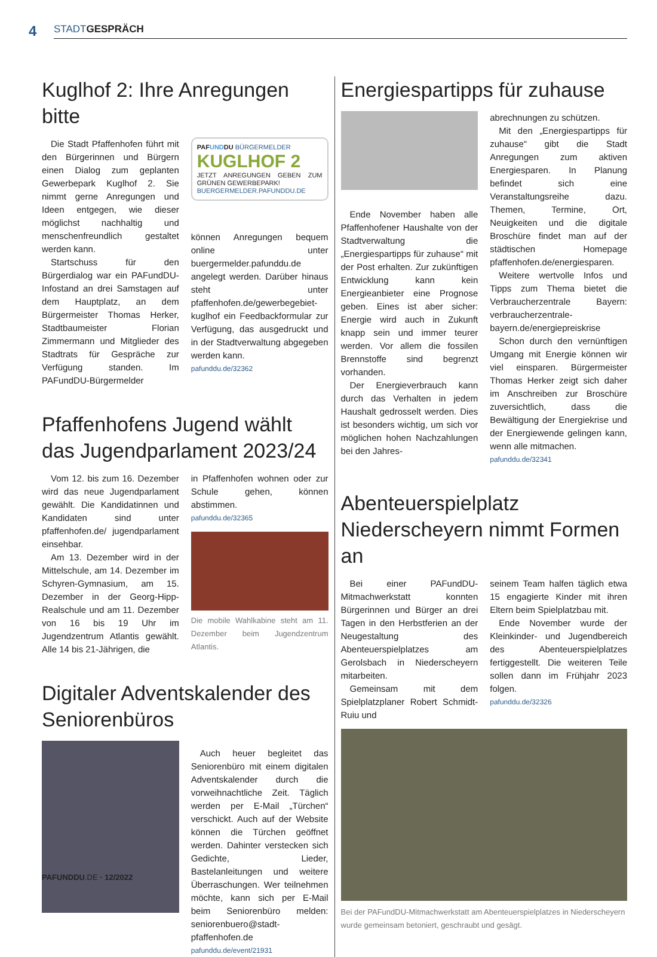4
STADT GESPRÄCH
Kuglhof 2: Ihre Anregungen bitte
Die Stadt Pfaffenhofen führt mit den Bürgerinnen und Bürgern einen Dialog zum geplanten Gewerbepark Kuglhof 2. Sie nimmt gerne Anregungen und Ideen entgegen, wie dieser möglichst nachhaltig und menschenfreundlich gestaltet werden kann.
Startschuss für den Bürgerdialog war ein PAFundDU-Infostand an drei Samstagen auf dem Hauptplatz, an dem Bürgermeister Thomas Herker, Stadtbaumeister Florian Zimmermann und Mitglieder des Stadtrats für Gespräche zur Verfügung standen. Im PAFundDU-Bürgermelder
PAFUNDDU BÜRGERMELDER
KUGLHOF 2
JETZT ANREGUNGEN GEBEN ZUM GRÜNEN GEWERBEPARK!
BUERGERMELDER.PAFUNDDU.DE
können Anregungen bequem online unter buergermelder.pafunddu.de angelegt werden. Darüber hinaus steht unter pfaffenhofen.de/gewerbegebiet-kuglhof ein Feedbackformular zur Verfügung, das ausgedruckt und in der Stadtverwaltung abgegeben werden kann.
pafunddu.de/32362
Pfaffenhofens Jugend wählt das Jugendparlament 2023/24
Vom 12. bis zum 16. Dezember wird das neue Jugendparlament gewählt. Die Kandidatinnen und Kandidaten sind unter pfaffenhofen.de/ jugendparlament einsehbar.
Am 13. Dezember wird in der Mittelschule, am 14. Dezember im Schyren-Gymnasium, am 15. Dezember in der Georg-Hipp-Realschule und am 11. Dezember von 16 bis 19 Uhr im Jugendzentrum Atlantis gewählt. Alle 14 bis 21-Jährigen, die
in Pfaffenhofen wohnen oder zur Schule gehen, können abstimmen.
pafunddu.de/32365
Die mobile Wahlkabine steht am 11. Dezember beim Jugendzentrum Atlantis.
Digitaler Adventskalender des Seniorenbüros
Auch heuer begleitet das Seniorenbüro mit einem digitalen Adventskalender durch die vorweihnachtliche Zeit. Täglich werden per E-Mail „Türchen“ verschickt. Auch auf der Website können die Türchen geöffnet werden. Dahinter verstecken sich Gedichte, Lieder, Bastelanleitungen und weitere Überraschungen. Wer teilnehmen möchte, kann sich per E-Mail beim Seniorenbüro melden: seniorenbuero@stadt-pfaffenhofen.de
pafunddu.de/event/21931
Energiespartipps für zuhause
Ende November haben alle Pfaffenhofener Haushalte von der Stadtverwaltung die „Energiespartipps für zuhause“ mit der Post erhalten. Zur zukünftigen Entwicklung kann kein Energieanbieter eine Prognose geben. Eines ist aber sicher: Energie wird auch in Zukunft knapp sein und immer teurer werden. Vor allem die fossilen Brennstoffe sind begrenzt vorhanden.
Der Energieverbrauch kann durch das Verhalten in jedem Haushalt gedrosselt werden. Dies ist besonders wichtig, um sich vor möglichen hohen Nachzahlungen bei den Jahres-
abrechnungen zu schützen.
Mit den „Energiespartipps für zuhause“ gibt die Stadt Anregungen zum aktiven Energiesparen. In Planung befindet sich eine Veranstaltungsreihe dazu. Themen, Termine, Ort, Neuigkeiten und die digitale Broschüre findet man auf der städtischen Homepage pfaffenhofen.de/energiesparen.
Weitere wertvolle Infos und Tipps zum Thema bietet die Verbraucherzentrale Bayern: verbraucherzentrale-bayern.de/energiepreiskrise
Schon durch den vernünftigen Umgang mit Energie können wir viel einsparen. Bürgermeister Thomas Herker zeigt sich daher im Anschreiben zur Broschüre zuversichtlich, dass die Bewältigung der Energiekrise und der Energiewende gelingen kann, wenn alle mitmachen.
pafunddu.de/32341
Abenteuerspielplatz Niederscheyern nimmt Formen an
Bei einer PAFundDU-Mitmachwerkstatt konnten Bürgerinnen und Bürger an drei Tagen in den Herbstferien an der Neugestaltung des Abenteuerspielplatzes am Gerolsbach in Niederscheyern mitarbeiten.
Gemeinsam mit dem Spielplatzplaner Robert Schmidt-Ruiu und
seinem Team halfen täglich etwa 15 engagierte Kinder mit ihren Eltern beim Spielplatzbau mit.
Ende November wurde der Kleinkinder- und Jugendbereich des Abenteuerspielplatzes fertiggestellt. Die weiteren Teile sollen dann im Frühjahr 2023 folgen.
pafunddu.de/32326
Bei der PAFundDU-Mitmachwerkstatt am Abenteuerspielplatzes in Niederscheyern wurde gemeinsam betoniert, geschraubt und gesägt.
PAFUNDDU.DE · 12/2022